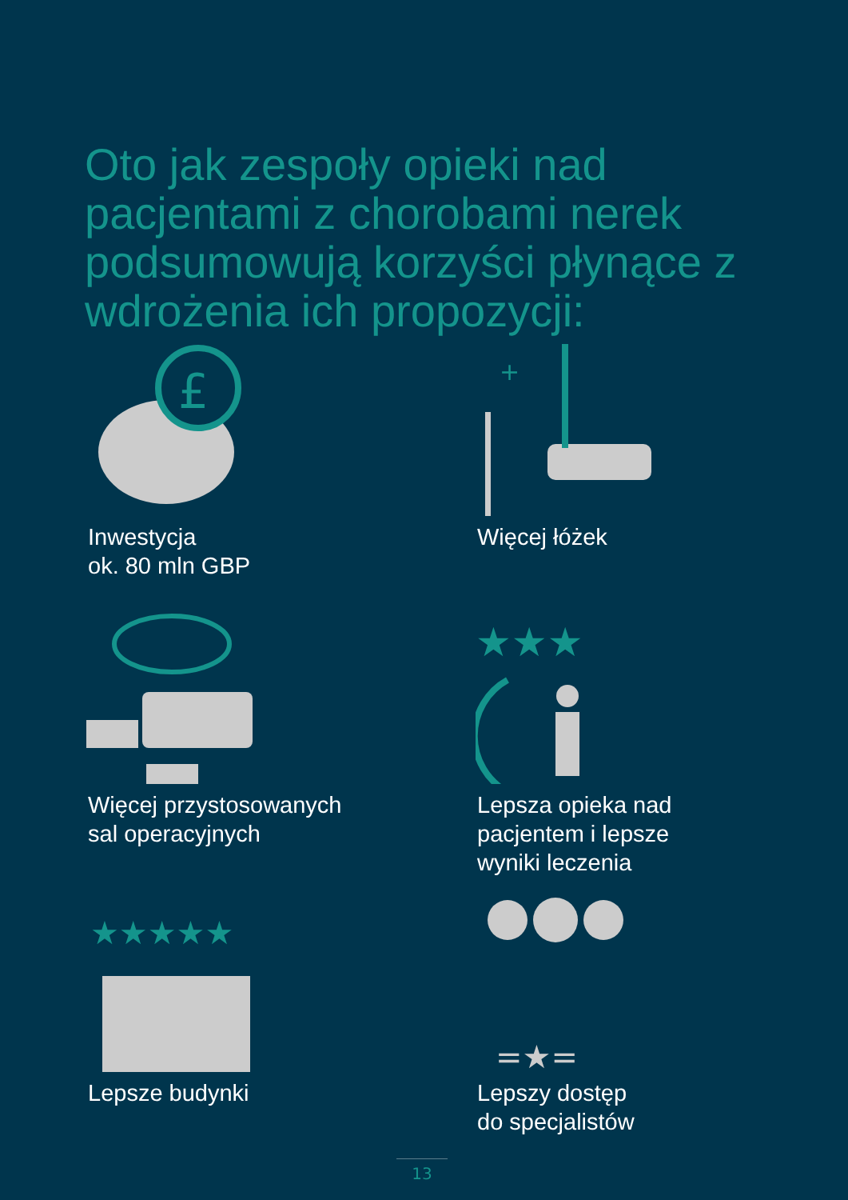Oto jak zespoły opieki nad pacjentami z chorobami nerek podsumowują korzyści płynące z wdrożenia ich propozycji:
£
Inwestycja
ok. 80 mln GBP
+
Więcej łóżek
Więcej przystosowanych
sal operacyjnych
★★★
Lepsza opieka nad
pacjentem i lepsze
wyniki leczenia
★★★★★
Lepsze budynki
=★=
Lepszy dostęp
do specjalistów
13